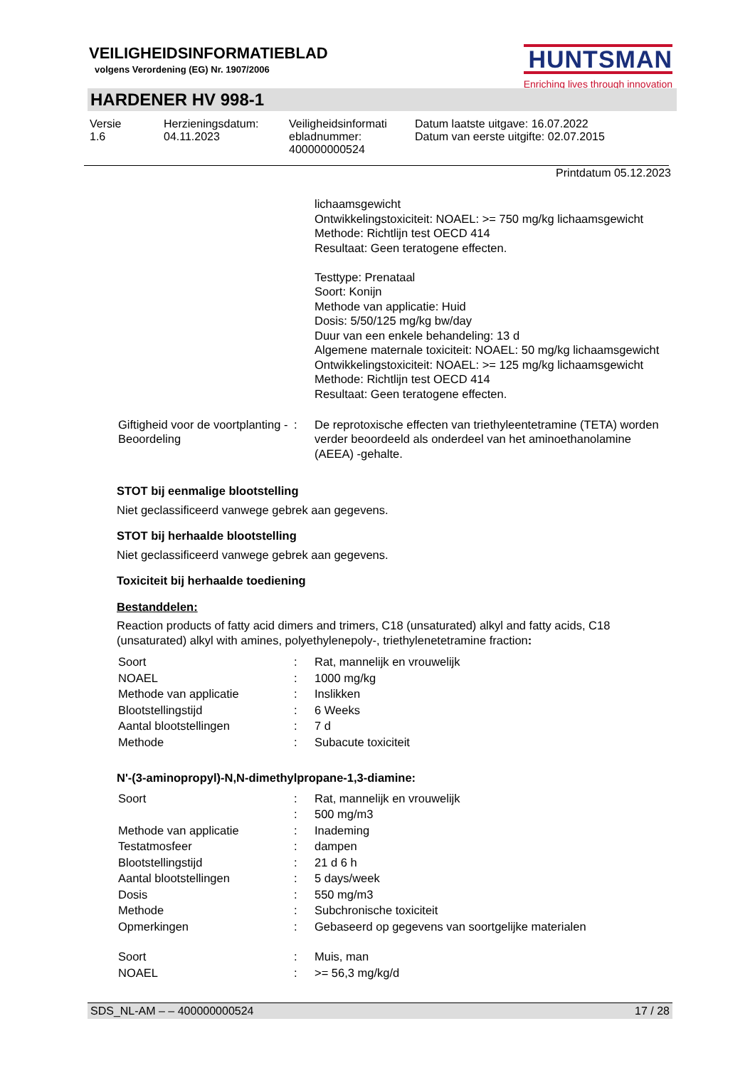VEILIGHEIDSINFORMATIEBLAD
volgens Verordening (EG) Nr. 1907/2006
HUNTSMAN
Enriching lives through innovation
HARDENER HV 998-1
Versie
1.6
Herzieningsdatum:
04.11.2023
Veiligheidsinformati
ebladnummer:
400000000524
Datum laatste uitgave: 16.07.2022
Datum van eerste uitgifte: 02.07.2015
Printdatum 05.12.2023
| | | lichaamsgewicht Ontwikkelingstoxiciteit: NOAEL: >= 750 mg/kg lichaamsgewicht Methode: Richtlijn test OECD 414 Resultaat: Geen teratogene effecten. Testtype: Prenataal Soort: Konijn Methode van applicatie: Huid Dosis: 5/50/125 mg/kg bw/day Duur van een enkele behandeling: 13 d Algemene maternale toxiciteit: NOAEL: 50 mg/kg lichaamsgewicht Ontwikkelingstoxiciteit: NOAEL: >= 125 mg/kg lichaamsgewicht Methode: Richtlijn test OECD 414 Resultaat: Geen teratogene effecten. |
| Giftigheid voor de voortplanting - Beoordeling | : | De reprotoxische effecten van triethyleentetramine (TETA) worden verder beoordeeld als onderdeel van het aminoethanolamine (AEEA) -gehalte. |
STOT bij eenmalige blootstelling
Niet geclassificeerd vanwege gebrek aan gegevens.
STOT bij herhaalde blootstelling
Niet geclassificeerd vanwege gebrek aan gegevens.
Toxiciteit bij herhaalde toediening
Bestanddelen:
Reaction products of fatty acid dimers and trimers, C18 (unsaturated) alkyl and fatty acids, C18 (unsaturated) alkyl with amines, polyethylenepoly-, triethylenetetramine fraction:
| Soort | : | Rat, mannelijk en vrouwelijk |
| NOAEL | : | 1000 mg/kg |
| Methode van applicatie | : | Inslikken |
| Blootstellingstijd | : | 6 Weeks |
| Aantal blootstellingen | : | 7 d |
| Methode | : | Subacute toxiciteit |
N'-(3-aminopropyl)-N,N-dimethylpropane-1,3-diamine:
| Soort | : | Rat, mannelijk en vrouwelijk |
| | : | 500 mg/m3 |
| Methode van applicatie | : | Inademing |
| Testatmosfeer | : | dampen |
| Blootstellingstijd | : | 21 d 6 h |
| Aantal blootstellingen | : | 5 days/week |
| Dosis | : | 550 mg/m3 |
| Methode | : | Subchronische toxiciteit |
| Opmerkingen | : | Gebaseerd op gegevens van soortgelijke materialen |
| Soort | : | Muis, man |
| NOAEL | : | >= 56,3 mg/kg/d |
SDS_NL-AM – – 400000000524 17 / 28